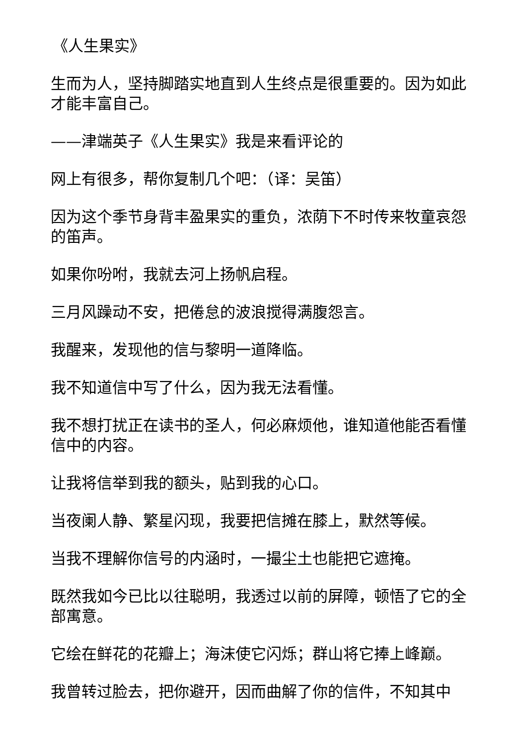《人生果实》
生而为人，坚持脚踏实地直到人生终点是很重要的。因为如此才能丰富自己。
——津端英子《人生果实》我是来看评论的
网上有很多，帮你复制几个吧：（译：吴笛）
因为这个季节身背丰盈果实的重负，浓荫下不时传来牧童哀怨的笛声。
如果你吩咐，我就去河上扬帆启程。
三月风躁动不安，把倦怠的波浪搅得满腹怨言。
我醒来，发现他的信与黎明一道降临。
我不知道信中写了什么，因为我无法看懂。
我不想打扰正在读书的圣人，何必麻烦他，谁知道他能否看懂信中的内容。
让我将信举到我的额头，贴到我的心口。
当夜阑人静、繁星闪现，我要把信摊在膝上，默然等候。
当我不理解你信号的内涵时，一撮尘土也能把它遮掩。
既然我如今已比以往聪明，我透过以前的屏障，顿悟了它的全部寓意。
它绘在鲜花的花瓣上；海沫使它闪烁；群山将它捧上峰巅。
我曾转过脸去，把你避开，因而曲解了你的信件，不知其中